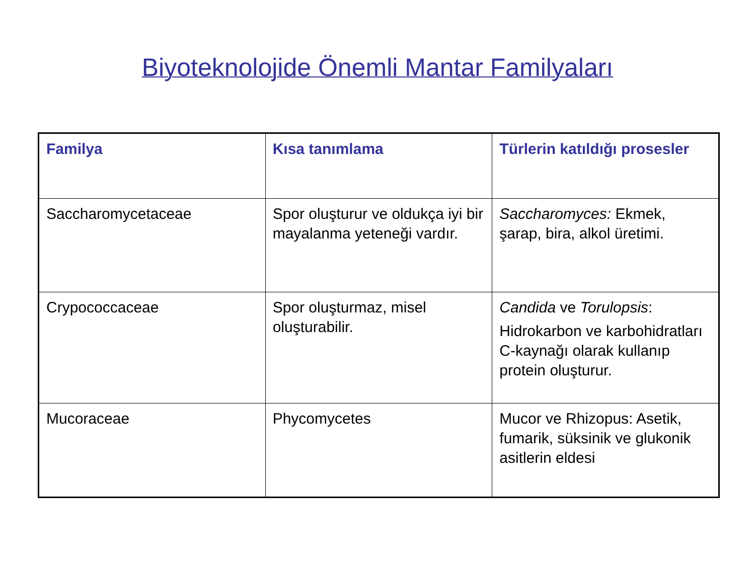Biyoteknolojide Önemli Mantar Familyaları
| Familya | Kısa tanımlama | Türlerin katıldığı prosesler |
| --- | --- | --- |
| Saccharomycetaceae | Spor oluşturur ve oldukça iyi bir mayalanma yeteneği vardır. | Saccharomyces: Ekmek, şarap, bira, alkol üretimi. |
| Crypococcaceae | Spor oluşturmaz, misel oluşturabilir. | Candida ve Torulopsis : Hidrokarbon ve karbohidratları C-kaynağı olarak kullanıp protein oluşturur. |
| Mucoraceae | Phycomycetes | Mucor ve Rhizopus: Asetik, fumarik, süksinik ve glukonik asitlerin eldesi |